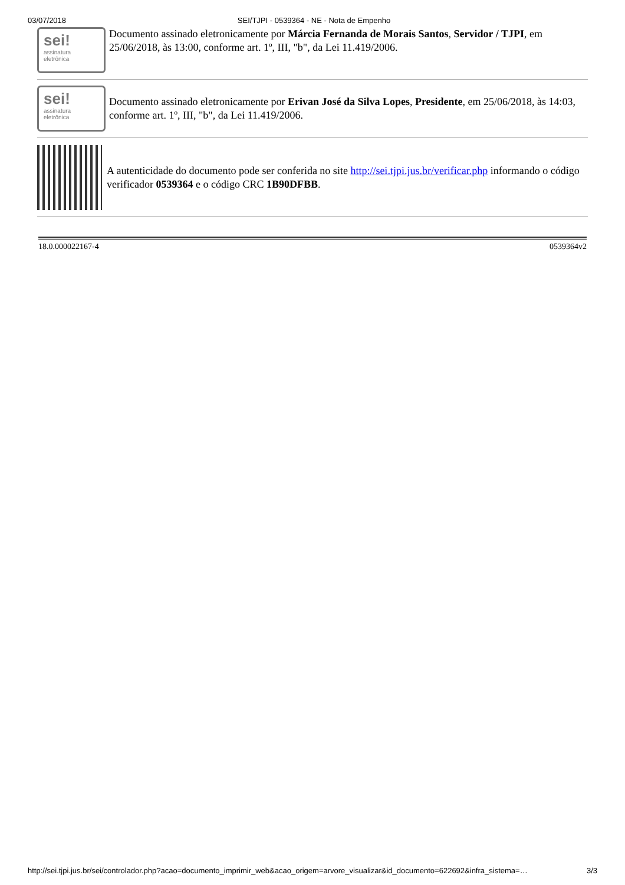03/07/2018 SEI/TJPI - 0539364 - NE - Nota de Empenho
sei!
assinatura
eletrônica
Documento assinado eletronicamente por Márcia Fernanda de Morais Santos, Servidor / TJPI, em 25/06/2018, às 13:00, conforme art. 1º, III, "b", da Lei 11.419/2006.
sei!
assinatura
eletrônica
Documento assinado eletronicamente por Erivan José da Silva Lopes, Presidente, em 25/06/2018, às 14:03, conforme art. 1º, III, "b", da Lei 11.419/2006.
A autenticidade do documento pode ser conferida no site http://sei.tjpi.jus.br/verificar.php informando o código verificador 0539364 e o código CRC 1B90DFBB.
18.0.000022167-4 0539364v2
http://sei.tjpi.jus.br/sei/controlador.php?acao=documento_imprimir_web&acao_origem=arvore_visualizar&id_documento=622692&infra_sistema=… 3/3